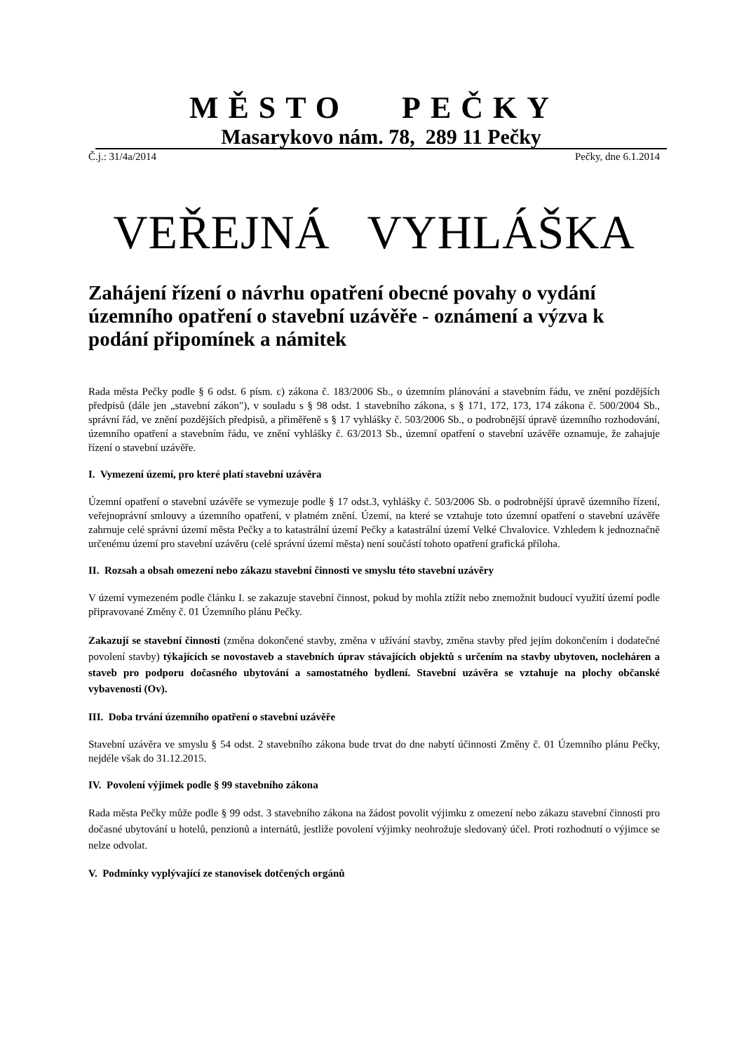MĚSTO PEČKY
Masarykovo nám. 78, 289 11 Pečky
Č.j.: 31/4a/2014 Pečky, dne 6.1.2014
VEŘEJNÁ VYHLÁŠKA
Zahájení řízení o návrhu opatření obecné povahy o vydání územního opatření o stavební uzávěře - oznámení a výzva k podání připomínek a námitek
Rada města Pečky podle § 6 odst. 6 písm. c) zákona č. 183/2006 Sb., o územním plánování a stavebním řádu, ve znění pozdějších předpisů (dále jen „stavební zákon"), v souladu s § 98 odst. 1 stavebního zákona, s § 171, 172, 173, 174 zákona č. 500/2004 Sb., správní řád, ve znění pozdějších předpisů, a přiměřeně s § 17 vyhlášky č. 503/2006 Sb., o podrobnější úpravě územního rozhodování, územního opatření a stavebním řádu, ve znění vyhlášky č. 63/2013 Sb., územní opatření o stavební uzávěře oznamuje, že zahajuje řízení o stavební uzávěře.
I. Vymezení území, pro které platí stavební uzávěra
Územní opatření o stavební uzávěře se vymezuje podle § 17 odst.3, vyhlášky č. 503/2006 Sb. o podrobnější úpravě územního řízení, veřejnoprávní smlouvy a územního opatření, v platném znění. Území, na které se vztahuje toto územní opatření o stavební uzávěře zahrnuje celé správní území města Pečky a to katastrální území Pečky a katastrální území Velké Chvalovice. Vzhledem k jednoznačně určenému území pro stavební uzávěru (celé správní území města) není součástí tohoto opatření grafická příloha.
II. Rozsah a obsah omezení nebo zákazu stavební činnosti ve smyslu této stavební uzávěry
V území vymezeném podle článku I. se zakazuje stavební činnost, pokud by mohla ztížit nebo znemožnit budoucí využití území podle připravované Změny č. 01 Územního plánu Pečky.
Zakazují se stavební činnosti (změna dokončené stavby, změna v užívání stavby, změna stavby před jejím dokončením i dodatečné povolení stavby) týkajících se novostaveb a stavebních úprav stávajících objektů s určením na stavby ubytoven, nocleháren a staveb pro podporu dočasného ubytování a samostatného bydlení. Stavební uzávěra se vztahuje na plochy občanské vybavenosti (Ov).
III. Doba trvání územního opatření o stavební uzávěře
Stavební uzávěra ve smyslu § 54 odst. 2 stavebního zákona bude trvat do dne nabytí účinnosti Změny č. 01 Územního plánu Pečky, nejdéle však do 31.12.2015.
IV. Povolení výjimek podle § 99 stavebního zákona
Rada města Pečky může podle § 99 odst. 3 stavebního zákona na žádost povolit výjimku z omezení nebo zákazu stavební činnosti pro dočasné ubytování u hotelů, penzionů a internátů, jestliže povolení výjimky neohrožuje sledovaný účel. Proti rozhodnutí o výjimce se nelze odvolat.
V. Podmínky vyplývající ze stanovisek dotčených orgánů